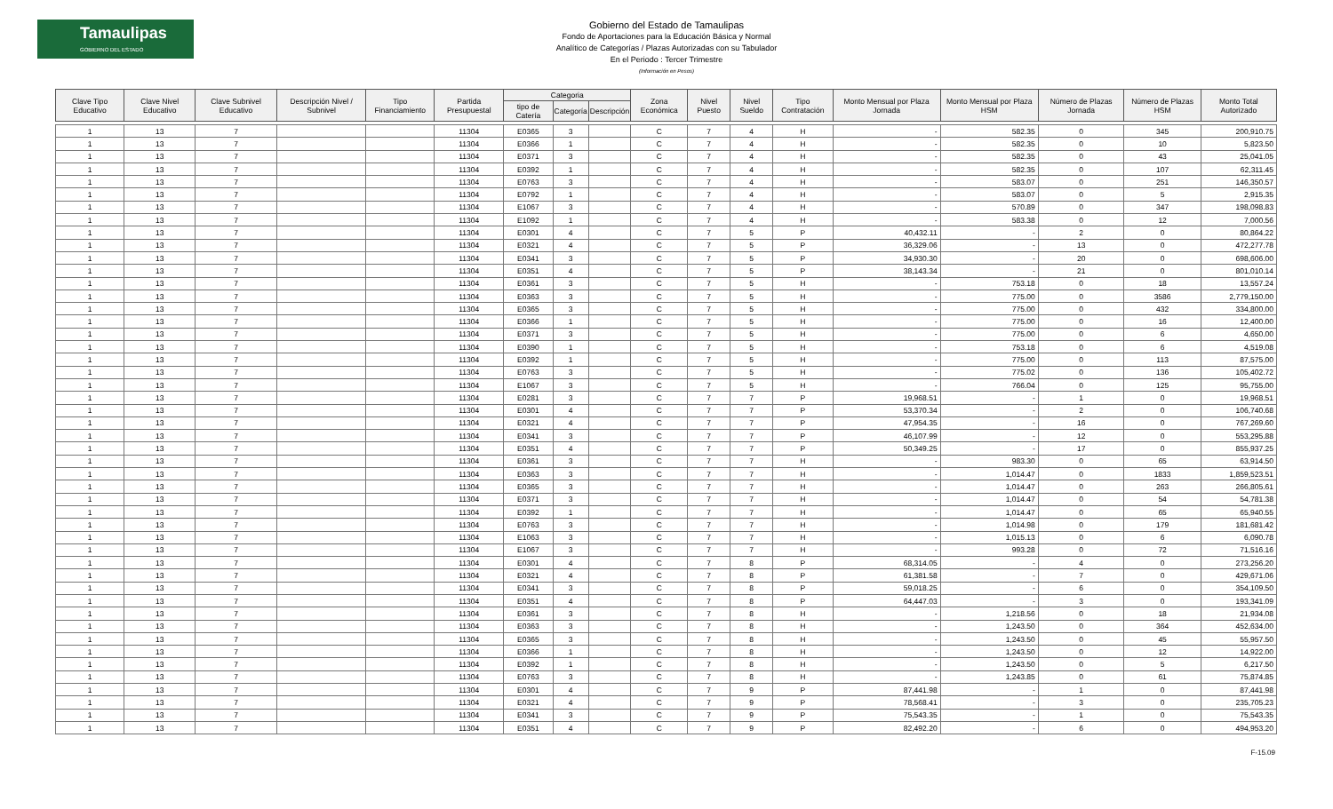Tamaulipas
GOBIERNO DEL ESTADO
Gobierno del Estado de Tamaulipas
Fondo de Aportaciones para la Educación Básica y Normal
Analítico de Categorías / Plazas Autorizadas con su Tabulador
En el Periodo : Tercer Trimestre
(Información en Pesos)
| Clave Tipo Educativo | Clave Nivel Educativo | Clave Subnivel Educativo | Descripción Nivel / Subnivel | Tipo Financiamiento | Partida Presupuestal | Categoria | | | Zona Económica | Nivel Puesto | Nivel Sueldo | Tipo Contratación | Monto Mensual por Plaza Jornada | Monto Mensual por Plaza HSM | Número de Plazas Jornada | Número de Plazas HSM | Monto Total Autorizado |
| --- | --- | --- | --- | --- | --- | --- | --- | --- | --- | --- | --- | --- | --- | --- | --- | --- | --- |
| | | | | | | tipo de Catería | Categoría | Descripción | | | | | | | | | |
| 1 | 13 | 7 | | | 11304 | E0365 | 3 | | C | 7 | 4 | H | - | 582.35 | 0 | 345 | 200,910.75 |
| 1 | 13 | 7 | | | 11304 | E0366 | 1 | | C | 7 | 4 | H | - | 582.35 | 0 | 10 | 5,823.50 |
| 1 | 13 | 7 | | | 11304 | E0371 | 3 | | C | 7 | 4 | H | - | 582.35 | 0 | 43 | 25,041.05 |
| 1 | 13 | 7 | | | 11304 | E0392 | 1 | | C | 7 | 4 | H | - | 582.35 | 0 | 107 | 62,311.45 |
| 1 | 13 | 7 | | | 11304 | E0763 | 3 | | C | 7 | 4 | H | - | 583.07 | 0 | 251 | 146,350.57 |
| 1 | 13 | 7 | | | 11304 | E0792 | 1 | | C | 7 | 4 | H | - | 583.07 | 0 | 5 | 2,915.35 |
| 1 | 13 | 7 | | | 11304 | E1067 | 3 | | C | 7 | 4 | H | - | 570.89 | 0 | 347 | 198,098.83 |
| 1 | 13 | 7 | | | 11304 | E1092 | 1 | | C | 7 | 4 | H | - | 583.38 | 0 | 12 | 7,000.56 |
| 1 | 13 | 7 | | | 11304 | E0301 | 4 | | C | 7 | 5 | P | 40,432.11 | - | 2 | 0 | 80,864.22 |
| 1 | 13 | 7 | | | 11304 | E0321 | 4 | | C | 7 | 5 | P | 36,329.06 | - | 13 | 0 | 472,277.78 |
| 1 | 13 | 7 | | | 11304 | E0341 | 3 | | C | 7 | 5 | P | 34,930.30 | - | 20 | 0 | 698,606.00 |
| 1 | 13 | 7 | | | 11304 | E0351 | 4 | | C | 7 | 5 | P | 38,143.34 | - | 21 | 0 | 801,010.14 |
| 1 | 13 | 7 | | | 11304 | E0361 | 3 | | C | 7 | 5 | H | - | 753.18 | 0 | 18 | 13,557.24 |
| 1 | 13 | 7 | | | 11304 | E0363 | 3 | | C | 7 | 5 | H | - | 775.00 | 0 | 3586 | 2,779,150.00 |
| 1 | 13 | 7 | | | 11304 | E0365 | 3 | | C | 7 | 5 | H | - | 775.00 | 0 | 432 | 334,800.00 |
| 1 | 13 | 7 | | | 11304 | E0366 | 1 | | C | 7 | 5 | H | - | 775.00 | 0 | 16 | 12,400.00 |
| 1 | 13 | 7 | | | 11304 | E0371 | 3 | | C | 7 | 5 | H | - | 775.00 | 0 | 6 | 4,650.00 |
| 1 | 13 | 7 | | | 11304 | E0390 | 1 | | C | 7 | 5 | H | - | 753.18 | 0 | 6 | 4,519.08 |
| 1 | 13 | 7 | | | 11304 | E0392 | 1 | | C | 7 | 5 | H | - | 775.00 | 0 | 113 | 87,575.00 |
| 1 | 13 | 7 | | | 11304 | E0763 | 3 | | C | 7 | 5 | H | - | 775.02 | 0 | 136 | 105,402.72 |
| 1 | 13 | 7 | | | 11304 | E1067 | 3 | | C | 7 | 5 | H | - | 766.04 | 0 | 125 | 95,755.00 |
| 1 | 13 | 7 | | | 11304 | E0281 | 3 | | C | 7 | 7 | P | 19,968.51 | - | 1 | 0 | 19,968.51 |
| 1 | 13 | 7 | | | 11304 | E0301 | 4 | | C | 7 | 7 | P | 53,370.34 | - | 2 | 0 | 106,740.68 |
| 1 | 13 | 7 | | | 11304 | E0321 | 4 | | C | 7 | 7 | P | 47,954.35 | - | 16 | 0 | 767,269.60 |
| 1 | 13 | 7 | | | 11304 | E0341 | 3 | | C | 7 | 7 | P | 46,107.99 | - | 12 | 0 | 553,295.88 |
| 1 | 13 | 7 | | | 11304 | E0351 | 4 | | C | 7 | 7 | P | 50,349.25 | - | 17 | 0 | 855,937.25 |
| 1 | 13 | 7 | | | 11304 | E0361 | 3 | | C | 7 | 7 | H | - | 983.30 | 0 | 65 | 63,914.50 |
| 1 | 13 | 7 | | | 11304 | E0363 | 3 | | C | 7 | 7 | H | - | 1,014.47 | 0 | 1833 | 1,859,523.51 |
| 1 | 13 | 7 | | | 11304 | E0365 | 3 | | C | 7 | 7 | H | - | 1,014.47 | 0 | 263 | 266,805.61 |
| 1 | 13 | 7 | | | 11304 | E0371 | 3 | | C | 7 | 7 | H | - | 1,014.47 | 0 | 54 | 54,781.38 |
| 1 | 13 | 7 | | | 11304 | E0392 | 1 | | C | 7 | 7 | H | - | 1,014.47 | 0 | 65 | 65,940.55 |
| 1 | 13 | 7 | | | 11304 | E0763 | 3 | | C | 7 | 7 | H | - | 1,014.98 | 0 | 179 | 181,681.42 |
| 1 | 13 | 7 | | | 11304 | E1063 | 3 | | C | 7 | 7 | H | - | 1,015.13 | 0 | 6 | 6,090.78 |
| 1 | 13 | 7 | | | 11304 | E1067 | 3 | | C | 7 | 7 | H | - | 993.28 | 0 | 72 | 71,516.16 |
| 1 | 13 | 7 | | | 11304 | E0301 | 4 | | C | 7 | 8 | P | 68,314.05 | - | 4 | 0 | 273,256.20 |
| 1 | 13 | 7 | | | 11304 | E0321 | 4 | | C | 7 | 8 | P | 61,381.58 | - | 7 | 0 | 429,671.06 |
| 1 | 13 | 7 | | | 11304 | E0341 | 3 | | C | 7 | 8 | P | 59,018.25 | - | 6 | 0 | 354,109.50 |
| 1 | 13 | 7 | | | 11304 | E0351 | 4 | | C | 7 | 8 | P | 64,447.03 | - | 3 | 0 | 193,341.09 |
| 1 | 13 | 7 | | | 11304 | E0361 | 3 | | C | 7 | 8 | H | - | 1,218.56 | 0 | 18 | 21,934.08 |
| 1 | 13 | 7 | | | 11304 | E0363 | 3 | | C | 7 | 8 | H | - | 1,243.50 | 0 | 364 | 452,634.00 |
| 1 | 13 | 7 | | | 11304 | E0365 | 3 | | C | 7 | 8 | H | - | 1,243.50 | 0 | 45 | 55,957.50 |
| 1 | 13 | 7 | | | 11304 | E0366 | 1 | | C | 7 | 8 | H | - | 1,243.50 | 0 | 12 | 14,922.00 |
| 1 | 13 | 7 | | | 11304 | E0392 | 1 | | C | 7 | 8 | H | - | 1,243.50 | 0 | 5 | 6,217.50 |
| 1 | 13 | 7 | | | 11304 | E0763 | 3 | | C | 7 | 8 | H | - | 1,243.85 | 0 | 61 | 75,874.85 |
| 1 | 13 | 7 | | | 11304 | E0301 | 4 | | C | 7 | 9 | P | 87,441.98 | - | 1 | 0 | 87,441.98 |
| 1 | 13 | 7 | | | 11304 | E0321 | 4 | | C | 7 | 9 | P | 78,568.41 | - | 3 | 0 | 235,705.23 |
| 1 | 13 | 7 | | | 11304 | E0341 | 3 | | C | 7 | 9 | P | 75,543.35 | - | 1 | 0 | 75,543.35 |
| 1 | 13 | 7 | | | 11304 | E0351 | 4 | | C | 7 | 9 | P | 82,492.20 | - | 6 | 0 | 494,953.20 |
F-15.09